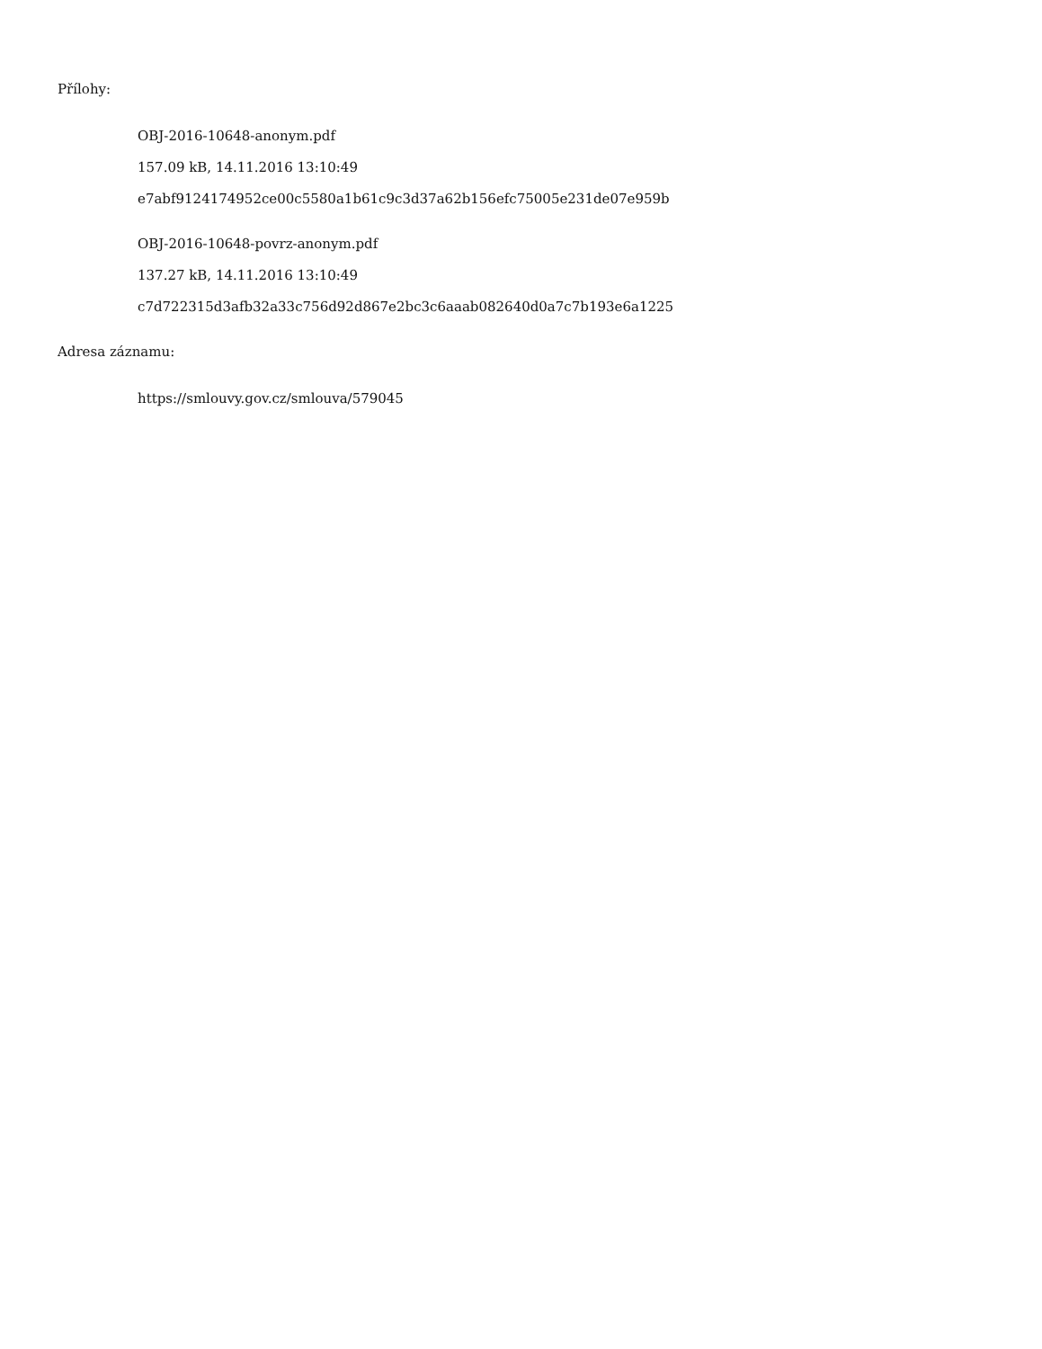Přílohy:
OBJ-2016-10648-anonym.pdf
157.09 kB, 14.11.2016 13:10:49
e7abf9124174952ce00c5580a1b61c9c3d37a62b156efc75005e231de07e959b
OBJ-2016-10648-povrz-anonym.pdf
137.27 kB, 14.11.2016 13:10:49
c7d722315d3afb32a33c756d92d867e2bc3c6aaab082640d0a7c7b193e6a1225
Adresa záznamu:
https://smlouvy.gov.cz/smlouva/579045